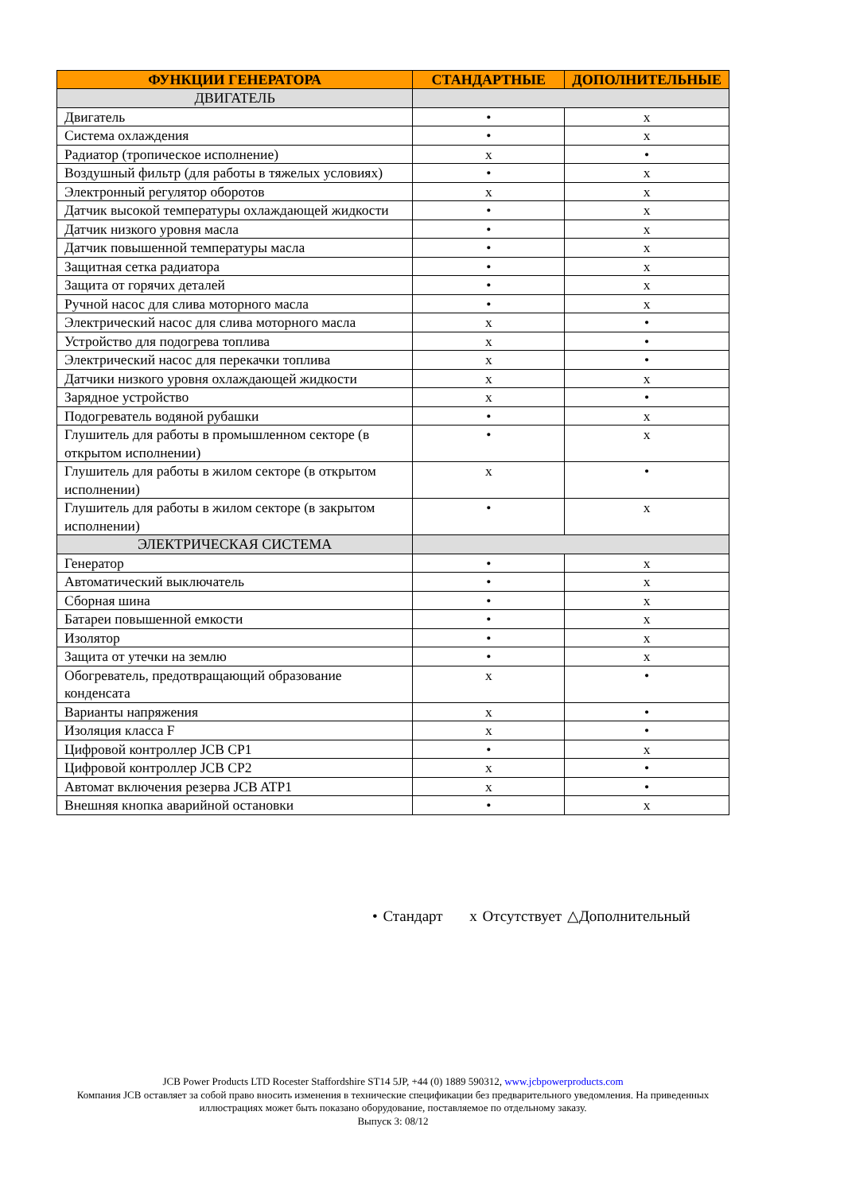| ФУНКЦИИ ГЕНЕРАТОРА | СТАНДАРТНЫЕ | ДОПОЛНИТЕЛЬНЫЕ |
| --- | --- | --- |
| ДВИГАТЕЛЬ | | |
| Двигатель | • | x |
| Система охлаждения | • | x |
| Радиатор (тропическое исполнение) | x | • |
| Воздушный фильтр (для работы в тяжелых условиях) | • | x |
| Электронный регулятор оборотов | x | x |
| Датчик высокой температуры охлаждающей жидкости | • | x |
| Датчик низкого уровня масла | • | x |
| Датчик повышенной температуры масла | • | x |
| Защитная сетка радиатора | • | x |
| Защита от горячих деталей | • | x |
| Ручной насос для слива моторного масла | • | x |
| Электрический насос для слива моторного масла | x | • |
| Устройство для подогрева топлива | x | • |
| Электрический насос для перекачки топлива | x | • |
| Датчики низкого уровня охлаждающей жидкости | x | x |
| Зарядное устройство | x | • |
| Подогреватель водяной рубашки | • | x |
| Глушитель для работы в промышленном секторе (в открытом исполнении) | • | x |
| Глушитель для работы в жилом секторе (в открытом исполнении) | x | • |
| Глушитель для работы в жилом секторе (в закрытом исполнении) | • | x |
| ЭЛЕКТРИЧЕСКАЯ СИСТЕМА | | |
| Генератор | • | x |
| Автоматический выключатель | • | x |
| Сборная шина | • | x |
| Батареи повышенной емкости | • | x |
| Изолятор | • | x |
| Защита от утечки на землю | • | x |
| Обогреватель, предотвращающий образование конденсата | x | • |
| Варианты напряжения | x | • |
| Изоляция класса F | x | • |
| Цифровой контроллер JCB CP1 | • | x |
| Цифровой контроллер JCB CP2 | x | • |
| Автомат включения резерва JCB ATP1 | x | • |
| Внешняя кнопка аварийной остановки | • | x |
• Стандарт x Отсутствует △Дополнительный
JCB Power Products LTD Rocester Staffordshire ST14 5JP, +44 (0) 1889 590312, www.jcbpowerproducts.com
Компания JCB оставляет за собой право вносить изменения в технические спецификации без предварительного уведомления. На приведенных иллюстрациях может быть показано оборудование, поставляемое по отдельному заказу.
Выпуск 3: 08/12